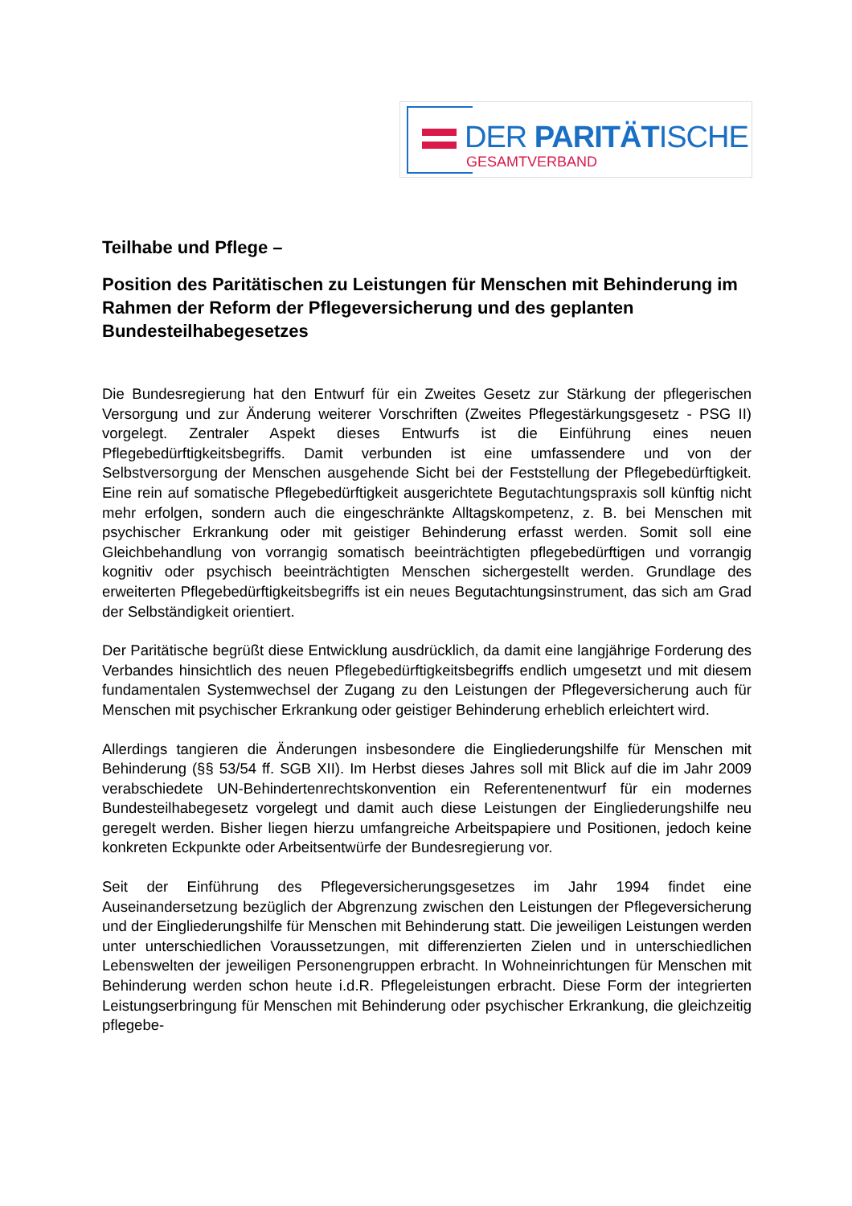DER PARITÄTISCHE
GESAMTVERBAND
Teilhabe und Pflege –
Position des Paritätischen zu Leistungen für Menschen mit Behinderung im Rahmen der Reform der Pflegeversicherung und des geplanten Bundesteilhabegesetzes
Die Bundesregierung hat den Entwurf für ein Zweites Gesetz zur Stärkung der pflegerischen Versorgung und zur Änderung weiterer Vorschriften (Zweites Pflegestärkungsgesetz - PSG II) vorgelegt. Zentraler Aspekt dieses Entwurfs ist die Einführung eines neuen Pflegebedürftigkeitsbegriffs. Damit verbunden ist eine umfassendere und von der Selbstversorgung der Menschen ausgehende Sicht bei der Feststellung der Pflegebedürftigkeit. Eine rein auf somatische Pflegebedürftigkeit ausgerichtete Begutachtungspraxis soll künftig nicht mehr erfolgen, sondern auch die eingeschränkte Alltagskompetenz, z. B. bei Menschen mit psychischer Erkrankung oder mit geistiger Behinderung erfasst werden. Somit soll eine Gleichbehandlung von vorrangig somatisch beeinträchtigten pflegebedürftigen und vorrangig kognitiv oder psychisch beeinträchtigten Menschen sichergestellt werden. Grundlage des erweiterten Pflegebedürftigkeitsbegriffs ist ein neues Begutachtungsinstrument, das sich am Grad der Selbständigkeit orientiert.
Der Paritätische begrüßt diese Entwicklung ausdrücklich, da damit eine langjährige Forderung des Verbandes hinsichtlich des neuen Pflegebedürftigkeitsbegriffs endlich umgesetzt und mit diesem fundamentalen Systemwechsel der Zugang zu den Leistungen der Pflegeversicherung auch für Menschen mit psychischer Erkrankung oder geistiger Behinderung erheblich erleichtert wird.
Allerdings tangieren die Änderungen insbesondere die Eingliederungshilfe für Menschen mit Behinderung (§§ 53/54 ff. SGB XII). Im Herbst dieses Jahres soll mit Blick auf die im Jahr 2009 verabschiedete UN-Behindertenrechtskonvention ein Referentenentwurf für ein modernes Bundesteilhabegesetz vorgelegt und damit auch diese Leistungen der Eingliederungshilfe neu geregelt werden. Bisher liegen hierzu umfangreiche Arbeitspapiere und Positionen, jedoch keine konkreten Eckpunkte oder Arbeitsentwürfe der Bundesregierung vor.
Seit der Einführung des Pflegeversicherungsgesetzes im Jahr 1994 findet eine Auseinandersetzung bezüglich der Abgrenzung zwischen den Leistungen der Pflegeversicherung und der Eingliederungshilfe für Menschen mit Behinderung statt. Die jeweiligen Leistungen werden unter unterschiedlichen Voraussetzungen, mit differenzierten Zielen und in unterschiedlichen Lebenswelten der jeweiligen Personengruppen erbracht. In Wohneinrichtungen für Menschen mit Behinderung werden schon heute i.d.R. Pflegeleistungen erbracht. Diese Form der integrierten Leistungserbringung für Menschen mit Behinderung oder psychischer Erkrankung, die gleichzeitig pflegebe-